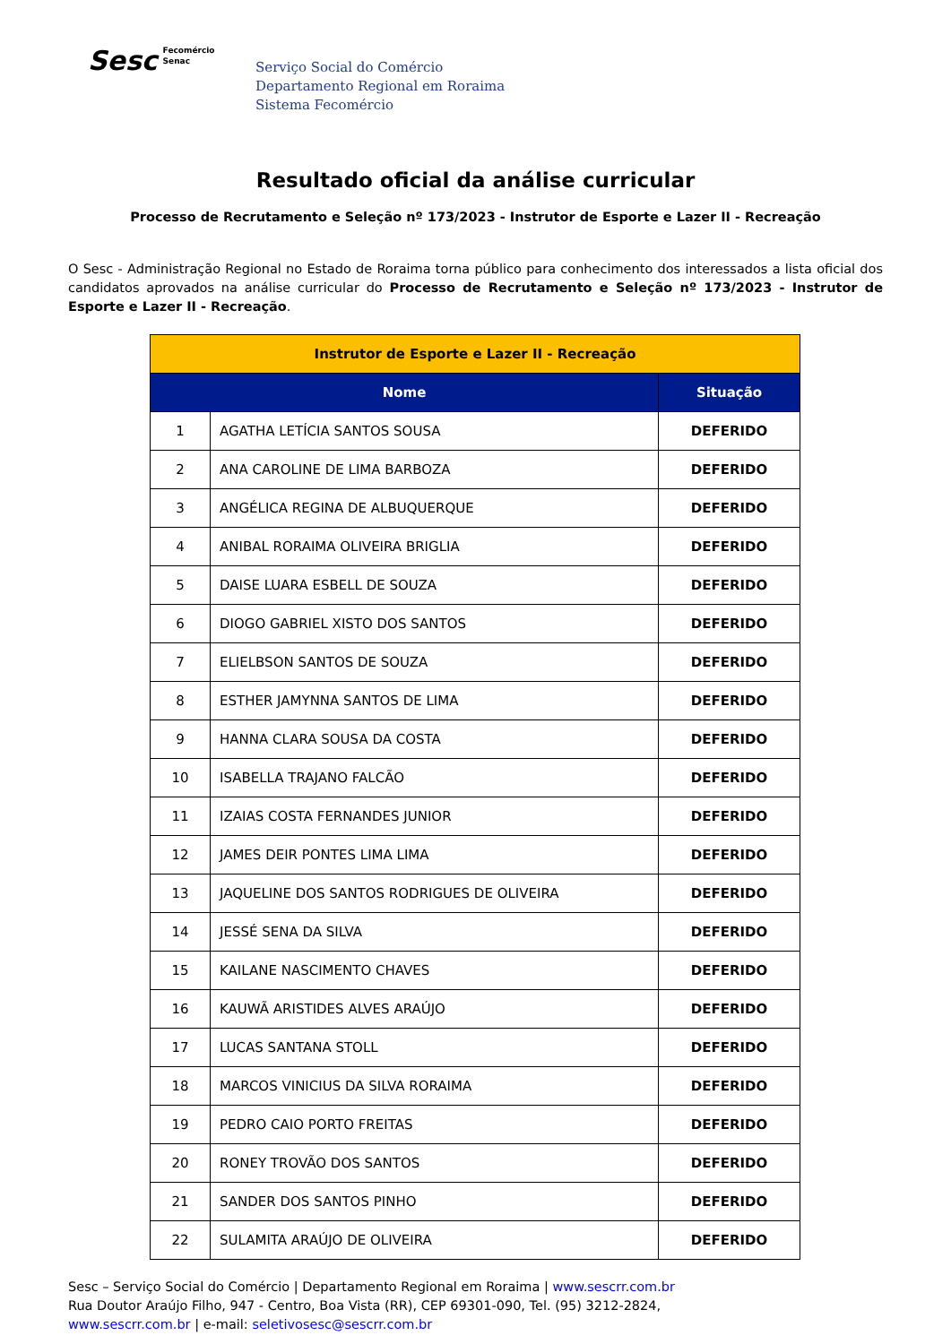Sesc Fecomércio
Senac
Serviço Social do Comércio
Departamento Regional em Roraima
Sistema Fecomércio
Resultado oficial da análise curricular
Processo de Recrutamento e Seleção nº 173/2023 - Instrutor de Esporte e Lazer II - Recreação
O Sesc - Administração Regional no Estado de Roraima torna público para conhecimento dos interessados a lista oficial dos candidatos aprovados na análise curricular do Processo de Recrutamento e Seleção nº 173/2023 - Instrutor de Esporte e Lazer II - Recreação.
| Instrutor de Esporte e Lazer II - Recreação | | |
| Nome | | Situação |
| 1 | AGATHA LETÍCIA SANTOS SOUSA | DEFERIDO |
| 2 | ANA CAROLINE DE LIMA BARBOZA | DEFERIDO |
| 3 | ANGÉLICA REGINA DE ALBUQUERQUE | DEFERIDO |
| 4 | ANIBAL RORAIMA OLIVEIRA BRIGLIA | DEFERIDO |
| 5 | DAISE LUARA ESBELL DE SOUZA | DEFERIDO |
| 6 | DIOGO GABRIEL XISTO DOS SANTOS | DEFERIDO |
| 7 | ELIELBSON SANTOS DE SOUZA | DEFERIDO |
| 8 | ESTHER JAMYNNA SANTOS DE LIMA | DEFERIDO |
| 9 | HANNA CLARA SOUSA DA COSTA | DEFERIDO |
| 10 | ISABELLA TRAJANO FALCÃO | DEFERIDO |
| 11 | IZAIAS COSTA FERNANDES JUNIOR | DEFERIDO |
| 12 | JAMES DEIR PONTES LIMA LIMA | DEFERIDO |
| 13 | JAQUELINE DOS SANTOS RODRIGUES DE OLIVEIRA | DEFERIDO |
| 14 | JESSÉ SENA DA SILVA | DEFERIDO |
| 15 | KAILANE NASCIMENTO CHAVES | DEFERIDO |
| 16 | KAUWÃ ARISTIDES ALVES ARAÚJO | DEFERIDO |
| 17 | LUCAS SANTANA STOLL | DEFERIDO |
| 18 | MARCOS VINICIUS DA SILVA RORAIMA | DEFERIDO |
| 19 | PEDRO CAIO PORTO FREITAS | DEFERIDO |
| 20 | RONEY TROVÃO DOS SANTOS | DEFERIDO |
| 21 | SANDER DOS SANTOS PINHO | DEFERIDO |
| 22 | SULAMITA ARAÚJO DE OLIVEIRA | DEFERIDO |
Sesc – Serviço Social do Comércio | Departamento Regional em Roraima | www.sescrr.com.br
Rua Doutor Araújo Filho, 947 - Centro, Boa Vista (RR), CEP 69301-090, Tel. (95) 3212-2824,
www.sescrr.com.br | e-mail: seletivosesc@sescrr.com.br